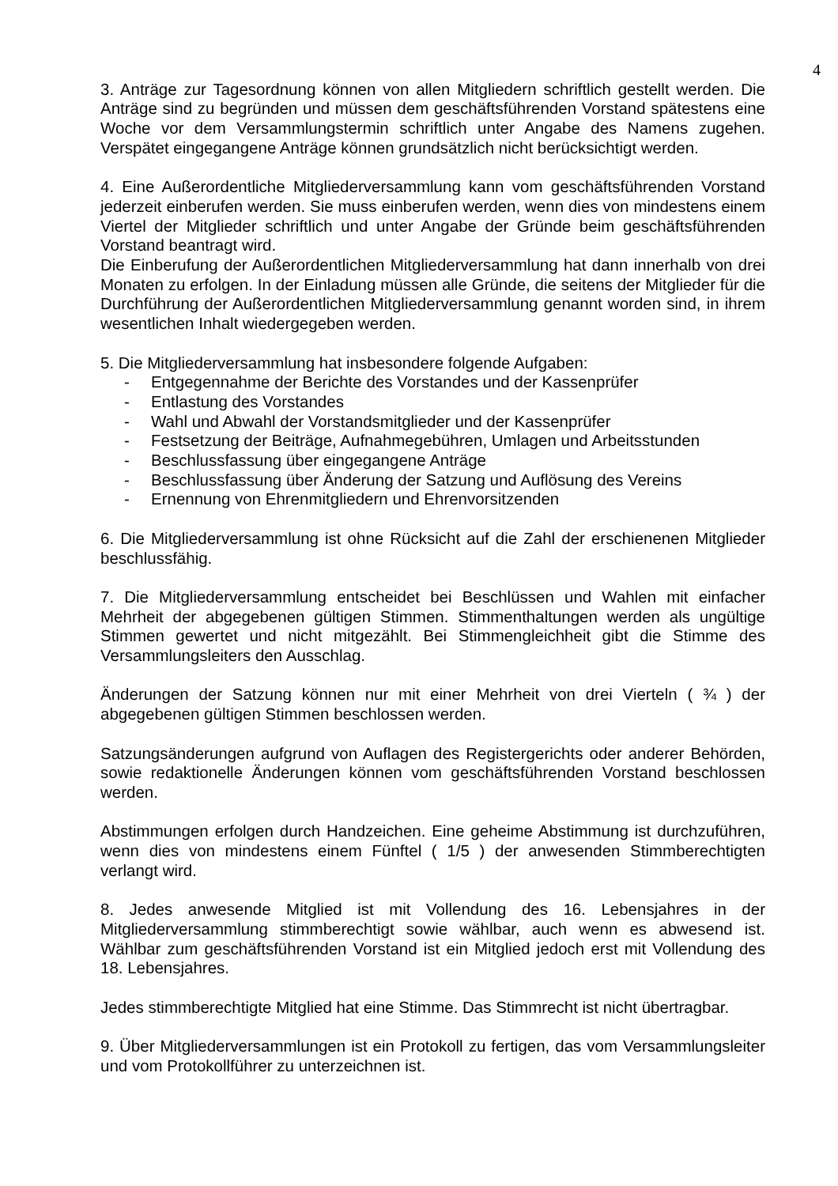4
3. Anträge zur Tagesordnung können von allen Mitgliedern schriftlich gestellt werden. Die Anträge sind zu begründen und müssen dem geschäftsführenden Vorstand spätestens eine Woche vor dem Versammlungstermin schriftlich unter Angabe des Namens zugehen. Verspätet eingegangene Anträge können grundsätzlich nicht berücksichtigt werden.
4. Eine Außerordentliche Mitgliederversammlung kann vom geschäftsführenden Vorstand jederzeit einberufen werden. Sie muss einberufen werden, wenn dies von mindestens einem Viertel der Mitglieder schriftlich und unter Angabe der Gründe beim geschäftsführenden Vorstand beantragt wird.
Die Einberufung der Außerordentlichen Mitgliederversammlung hat dann innerhalb von drei Monaten zu erfolgen. In der Einladung müssen alle Gründe, die seitens der Mitglieder für die Durchführung der Außerordentlichen Mitgliederversammlung genannt worden sind, in ihrem wesentlichen Inhalt wiedergegeben werden.
5. Die Mitgliederversammlung hat insbesondere folgende Aufgaben:
- Entgegennahme der Berichte des Vorstandes und der Kassenprüfer
- Entlastung des Vorstandes
- Wahl und Abwahl der Vorstandsmitglieder und der Kassenprüfer
- Festsetzung der Beiträge, Aufnahmegebühren, Umlagen und Arbeitsstunden
- Beschlussfassung über eingegangene Anträge
- Beschlussfassung über Änderung der Satzung und Auflösung des Vereins
- Ernennung von Ehrenmitgliedern und Ehrenvorsitzenden
6. Die Mitgliederversammlung ist ohne Rücksicht auf die Zahl der erschienenen Mitglieder beschlussfähig.
7. Die Mitgliederversammlung entscheidet bei Beschlüssen und Wahlen mit einfacher Mehrheit der abgegebenen gültigen Stimmen. Stimmenthaltungen werden als ungültige Stimmen gewertet und nicht mitgezählt. Bei Stimmengleichheit gibt die Stimme des Versammlungsleiters den Ausschlag.
Änderungen der Satzung können nur mit einer Mehrheit von drei Vierteln ( ¾ ) der abgegebenen gültigen Stimmen beschlossen werden.
Satzungsänderungen aufgrund von Auflagen des Registergerichts oder anderer Behörden, sowie redaktionelle Änderungen können vom geschäftsführenden Vorstand beschlossen werden.
Abstimmungen erfolgen durch Handzeichen. Eine geheime Abstimmung ist durchzuführen, wenn dies von mindestens einem Fünftel ( 1/5 ) der anwesenden Stimmberechtigten verlangt wird.
8. Jedes anwesende Mitglied ist mit Vollendung des 16. Lebensjahres in der Mitgliederversammlung stimmberechtigt sowie wählbar, auch wenn es abwesend ist. Wählbar zum geschäftsführenden Vorstand ist ein Mitglied jedoch erst mit Vollendung des 18. Lebensjahres.
Jedes stimmberechtigte Mitglied hat eine Stimme. Das Stimmrecht ist nicht übertragbar.
9. Über Mitgliederversammlungen ist ein Protokoll zu fertigen, das vom Versammlungsleiter und vom Protokollführer zu unterzeichnen ist.